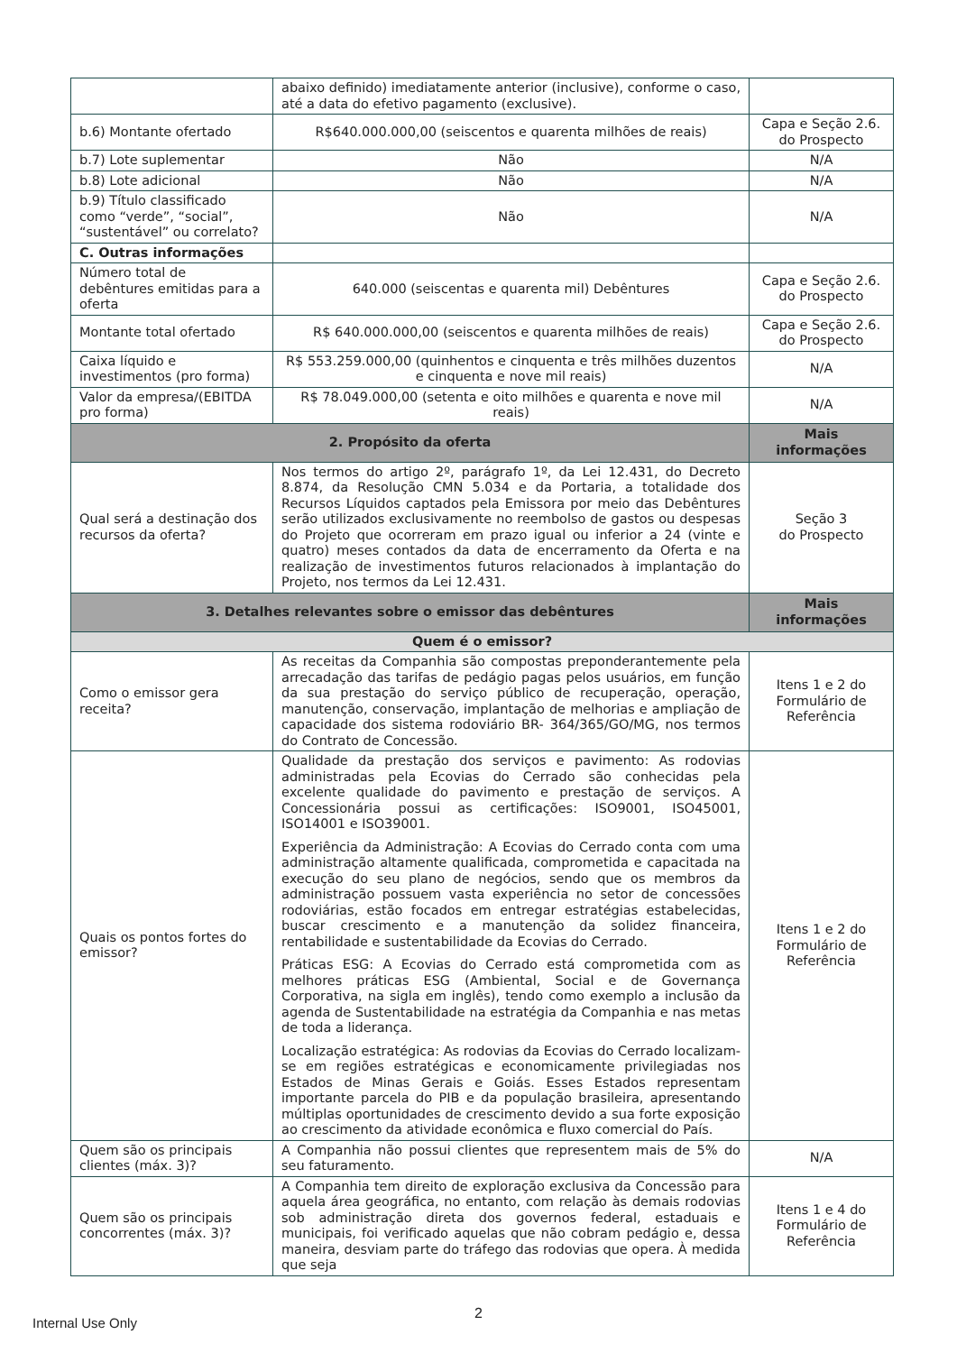| | abaixo definido) imediatamente anterior (inclusive), conforme o caso, até a data do efetivo pagamento (exclusive). | |
| b.6) Montante ofertado | R$640.000.000,00 (seiscentos e quarenta milhões de reais) | Capa e Seção 2.6. do Prospecto |
| b.7) Lote suplementar | Não | N/A |
| b.8) Lote adicional | Não | N/A |
| b.9) Título classificado como “verde”, “social”, “sustentável” ou correlato? | Não | N/A |
| C. Outras informações | | |
| Número total de debêntures emitidas para a oferta | 640.000 (seiscentas e quarenta mil) Debêntures | Capa e Seção 2.6. do Prospecto |
| Montante total ofertado | R$ 640.000.000,00 (seiscentos e quarenta milhões de reais) | Capa e Seção 2.6. do Prospecto |
| Caixa líquido e investimentos (pro forma) | R$ 553.259.000,00 (quinhentos e cinquenta e três milhões duzentos e cinquenta e nove mil reais) | N/A |
| Valor da empresa/(EBITDA pro forma) | R$ 78.049.000,00 (setenta e oito milhões e quarenta e nove mil reais) | N/A |
| 2. Propósito da oferta | | Mais informações |
| Qual será a destinação dos recursos da oferta? | Nos termos do artigo 2º, parágrafo 1º, da Lei 12.431, do Decreto 8.874, da Resolução CMN 5.034 e da Portaria, a totalidade dos Recursos Líquidos captados pela Emissora por meio das Debêntures serão utilizados exclusivamente no reembolso de gastos ou despesas do Projeto que ocorreram em prazo igual ou inferior a 24 (vinte e quatro) meses contados da data de encerramento da Oferta e na realização de investimentos futuros relacionados à implantação do Projeto, nos termos da Lei 12.431. | Seção 3 do Prospecto |
| 3. Detalhes relevantes sobre o emissor das debêntures | | Mais informações |
| Quem é o emissor? | | |
| Como o emissor gera receita? | As receitas da Companhia são compostas preponderantemente pela arrecadação das tarifas de pedágio pagas pelos usuários, em função da sua prestação do serviço público de recuperação, operação, manutenção, conservação, implantação de melhorias e ampliação de capacidade dos sistema rodoviário BR- 364/365/GO/MG, nos termos do Contrato de Concessão. | Itens 1 e 2 do Formulário de Referência |
| Quais os pontos fortes do emissor? | Qualidade da prestação dos serviços e pavimento: As rodovias administradas pela Ecovias do Cerrado são conhecidas pela excelente qualidade do pavimento e prestação de serviços. A Concessionária possui as certificações: ISO9001, ISO45001, ISO14001 e ISO39001. Experiência da Administração: A Ecovias do Cerrado conta com uma administração altamente qualificada, comprometida e capacitada na execução do seu plano de negócios, sendo que os membros da administração possuem vasta experiência no setor de concessões rodoviárias, estão focados em entregar estratégias estabelecidas, buscar crescimento e a manutenção da solidez financeira, rentabilidade e sustentabilidade da Ecovias do Cerrado. Práticas ESG: A Ecovias do Cerrado está comprometida com as melhores práticas ESG (Ambiental, Social e de Governança Corporativa, na sigla em inglês), tendo como exemplo a inclusão da agenda de Sustentabilidade na estratégia da Companhia e nas metas de toda a liderança. Localização estratégica: As rodovias da Ecovias do Cerrado localizam-se em regiões estratégicas e economicamente privilegiadas nos Estados de Minas Gerais e Goiás. Esses Estados representam importante parcela do PIB e da população brasileira, apresentando múltiplas oportunidades de crescimento devido a sua forte exposição ao crescimento da atividade econômica e fluxo comercial do País. | Itens 1 e 2 do Formulário de Referência |
| Quem são os principais clientes (máx. 3)? | A Companhia não possui clientes que representem mais de 5% do seu faturamento. | N/A |
| Quem são os principais concorrentes (máx. 3)? | A Companhia tem direito de exploração exclusiva da Concessão para aquela área geográfica, no entanto, com relação às demais rodovias sob administração direta dos governos federal, estaduais e municipais, foi verificado aquelas que não cobram pedágio e, dessa maneira, desviam parte do tráfego das rodovias que opera. À medida que seja | Itens 1 e 4 do Formulário de Referência |
2
Internal Use Only